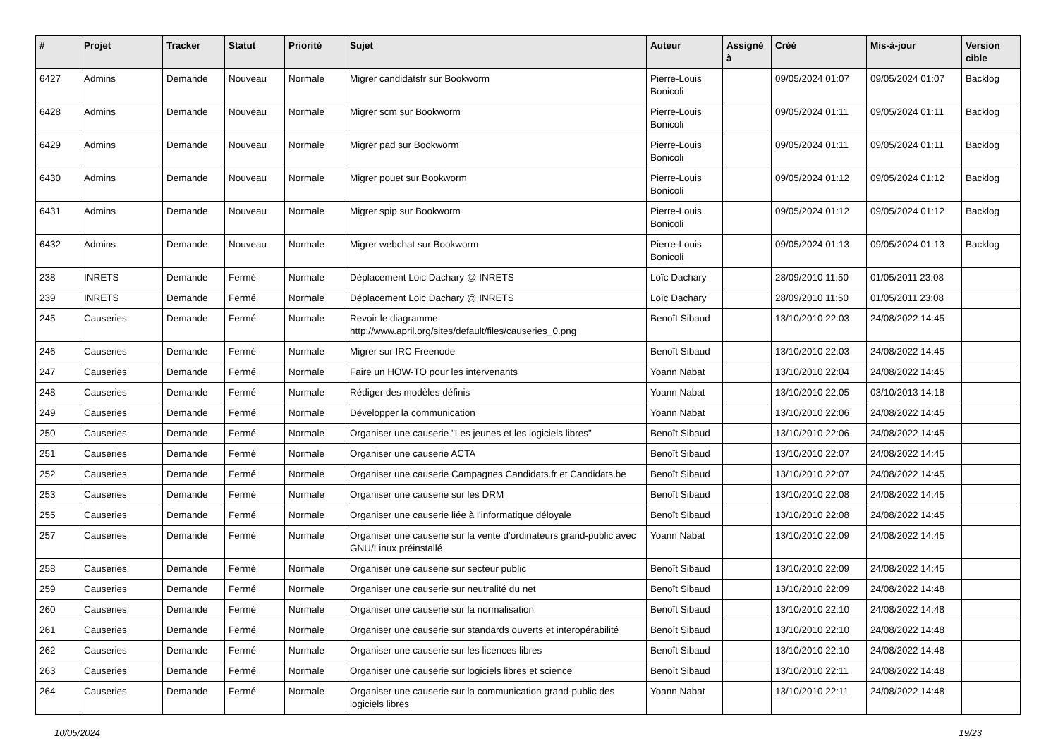| # | Projet | Tracker | Statut | Priorité | Sujet | Auteur | Assigné à | Créé | Mis-à-jour | Version cible |
| --- | --- | --- | --- | --- | --- | --- | --- | --- | --- | --- |
| 6427 | Admins | Demande | Nouveau | Normale | Migrer candidatsfr sur Bookworm | Pierre-Louis Bonicoli | | 09/05/2024 01:07 | 09/05/2024 01:07 | Backlog |
| 6428 | Admins | Demande | Nouveau | Normale | Migrer scm sur Bookworm | Pierre-Louis Bonicoli | | 09/05/2024 01:11 | 09/05/2024 01:11 | Backlog |
| 6429 | Admins | Demande | Nouveau | Normale | Migrer pad sur Bookworm | Pierre-Louis Bonicoli | | 09/05/2024 01:11 | 09/05/2024 01:11 | Backlog |
| 6430 | Admins | Demande | Nouveau | Normale | Migrer pouet sur Bookworm | Pierre-Louis Bonicoli | | 09/05/2024 01:12 | 09/05/2024 01:12 | Backlog |
| 6431 | Admins | Demande | Nouveau | Normale | Migrer spip sur Bookworm | Pierre-Louis Bonicoli | | 09/05/2024 01:12 | 09/05/2024 01:12 | Backlog |
| 6432 | Admins | Demande | Nouveau | Normale | Migrer webchat sur Bookworm | Pierre-Louis Bonicoli | | 09/05/2024 01:13 | 09/05/2024 01:13 | Backlog |
| 238 | INRETS | Demande | Fermé | Normale | Déplacement Loic Dachary @ INRETS | Loïc Dachary | | 28/09/2010 11:50 | 01/05/2011 23:08 | |
| 239 | INRETS | Demande | Fermé | Normale | Déplacement Loic Dachary @ INRETS | Loïc Dachary | | 28/09/2010 11:50 | 01/05/2011 23:08 | |
| 245 | Causeries | Demande | Fermé | Normale | Revoir le diagramme http://www.april.org/sites/default/files/causeries_0.png | Benoît Sibaud | | 13/10/2010 22:03 | 24/08/2022 14:45 | |
| 246 | Causeries | Demande | Fermé | Normale | Migrer sur IRC Freenode | Benoît Sibaud | | 13/10/2010 22:03 | 24/08/2022 14:45 | |
| 247 | Causeries | Demande | Fermé | Normale | Faire un HOW-TO pour les intervenants | Yoann Nabat | | 13/10/2010 22:04 | 24/08/2022 14:45 | |
| 248 | Causeries | Demande | Fermé | Normale | Rédiger des modèles définis | Yoann Nabat | | 13/10/2010 22:05 | 03/10/2013 14:18 | |
| 249 | Causeries | Demande | Fermé | Normale | Développer la communication | Yoann Nabat | | 13/10/2010 22:06 | 24/08/2022 14:45 | |
| 250 | Causeries | Demande | Fermé | Normale | Organiser une causerie "Les jeunes et les logiciels libres" | Benoît Sibaud | | 13/10/2010 22:06 | 24/08/2022 14:45 | |
| 251 | Causeries | Demande | Fermé | Normale | Organiser une causerie ACTA | Benoît Sibaud | | 13/10/2010 22:07 | 24/08/2022 14:45 | |
| 252 | Causeries | Demande | Fermé | Normale | Organiser une causerie Campagnes Candidats.fr et Candidats.be | Benoît Sibaud | | 13/10/2010 22:07 | 24/08/2022 14:45 | |
| 253 | Causeries | Demande | Fermé | Normale | Organiser une causerie sur les DRM | Benoît Sibaud | | 13/10/2010 22:08 | 24/08/2022 14:45 | |
| 255 | Causeries | Demande | Fermé | Normale | Organiser une causerie liée à l'informatique déloyale | Benoît Sibaud | | 13/10/2010 22:08 | 24/08/2022 14:45 | |
| 257 | Causeries | Demande | Fermé | Normale | Organiser une causerie sur la vente d'ordinateurs grand-public avec GNU/Linux préinstallé | Yoann Nabat | | 13/10/2010 22:09 | 24/08/2022 14:45 | |
| 258 | Causeries | Demande | Fermé | Normale | Organiser une causerie sur secteur public | Benoît Sibaud | | 13/10/2010 22:09 | 24/08/2022 14:45 | |
| 259 | Causeries | Demande | Fermé | Normale | Organiser une causerie sur neutralité du net | Benoît Sibaud | | 13/10/2010 22:09 | 24/08/2022 14:48 | |
| 260 | Causeries | Demande | Fermé | Normale | Organiser une causerie sur la normalisation | Benoît Sibaud | | 13/10/2010 22:10 | 24/08/2022 14:48 | |
| 261 | Causeries | Demande | Fermé | Normale | Organiser une causerie sur standards ouverts et interopérabilité | Benoît Sibaud | | 13/10/2010 22:10 | 24/08/2022 14:48 | |
| 262 | Causeries | Demande | Fermé | Normale | Organiser une causerie sur les licences libres | Benoît Sibaud | | 13/10/2010 22:10 | 24/08/2022 14:48 | |
| 263 | Causeries | Demande | Fermé | Normale | Organiser une causerie sur logiciels libres et science | Benoît Sibaud | | 13/10/2010 22:11 | 24/08/2022 14:48 | |
| 264 | Causeries | Demande | Fermé | Normale | Organiser une causerie sur la communication grand-public des logiciels libres | Yoann Nabat | | 13/10/2010 22:11 | 24/08/2022 14:48 | |
10/05/2024 19/23